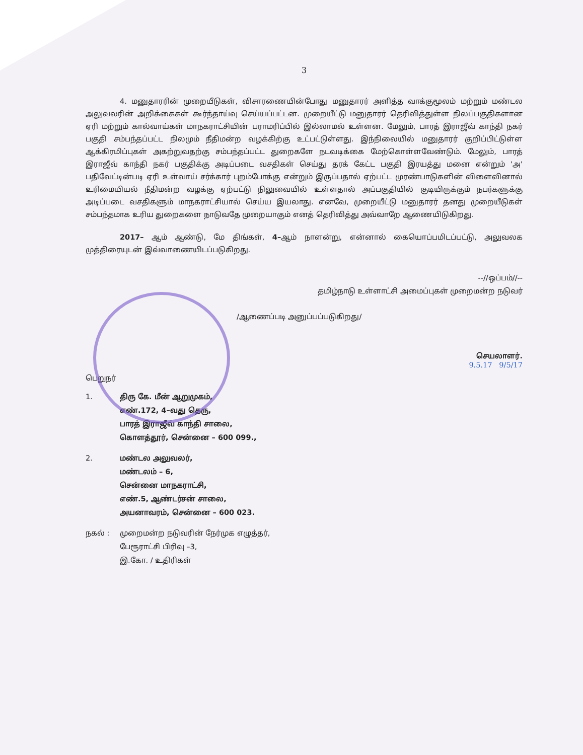3
4. மனுதாரரின் முறையீடுகள், விசாரணையின்போது மனுதாரர் அளித்த வாக்குமூலம் மற்றும் மண்டல அலுவலரின் அறிக்கைகள் கூர்ந்தாய்வு செய்யப்பட்டன. முறையீட்டு மனுதாரர் தெரிவித்துள்ள நிலப்பகுதிகளான ஏரி மற்றும் கால்வாய்கள் மாநகராட்சியின் பராமரிப்பில் இல்லாமல் உள்ளன. மேலும், பாரத் இராஜீவ் காந்தி நகர் பகுதி சம்பந்தப்பட்ட நிலமும் நீதிமன்ற வழக்கிற்கு உட்பட்டுள்ளது. இந்நிலையில் மனுதாரர் குறிப்பிட்டுள்ள ஆக்கிரமிப்புகள் அகற்றுவதற்கு சம்பந்தப்பட்ட துறைகளே நடவடிக்கை மேற்கொள்ளவேண்டும். மேலும், பாரத் இராஜீவ் காந்தி நகர் பகுதிக்கு அடிப்படை வசதிகள் செய்து தரக் கேட்ட பகுதி இரயத்து மனை என்றும் 'அ' பதிவேட்டின்படி ஏரி உள்வாய் சர்க்கார் புறம்போக்கு என்றும் இருப்பதால் ஏற்பட்ட முரண்பாடுகளின் விளைவினால் உரிமையியல் நீதிமன்ற வழக்கு ஏற்பட்டு நிலுவையில் உள்ளதால் அப்பகுதியில் குடியிருக்கும் நபர்களுக்கு அடிப்படை வசதிகளும் மாநகராட்சியால் செய்ய இயலாது. எனவே, முறையீட்டு மனுதாரர் தனது முறையீடுகள் சம்பந்தமாக உரிய துறைகளை நாடுவதே முறையாகும் எனத் தெரிவித்து அவ்வாறே ஆணையிடுகிறது.
2017– ஆம் ஆண்டு, மே திங்கள், 4–ஆம் நாளன்று, என்னால் கையொப்பமிடப்பட்டு, அலுவலக முத்திரையுடன் இவ்வாணையிடப்படுகிறது.
--//ஒப்பம்//--
தமிழ்நாடு உள்ளாட்சி அமைப்புகள் முறைமன்ற நடுவர்
/ஆணைப்படி அனுப்பப்படுகிறது/
செயலாளர்.
9.5.17 9/5/17
பெறுநர்
1. திரு கே. மீன் ஆறுமுகம்,
எண்.172, 4–வது தெரு,
பாரத் இராஜீவ் காந்தி சாலை,
கொளத்தூர், சென்னை – 600 099.,
2. மண்டல அலுவலர்,
மண்டலம் – 6,
சென்னை மாநகராட்சி,
எண்.5, ஆண்டர்சன் சாலை,
அயனாவரம், சென்னை – 600 023.
நகல் : முறைமன்ற நடுவரின் நேர்முக எழுத்தர்,
பேரூராட்சி பிரிவு –3,
இ.கோ. / உதிரிகள்